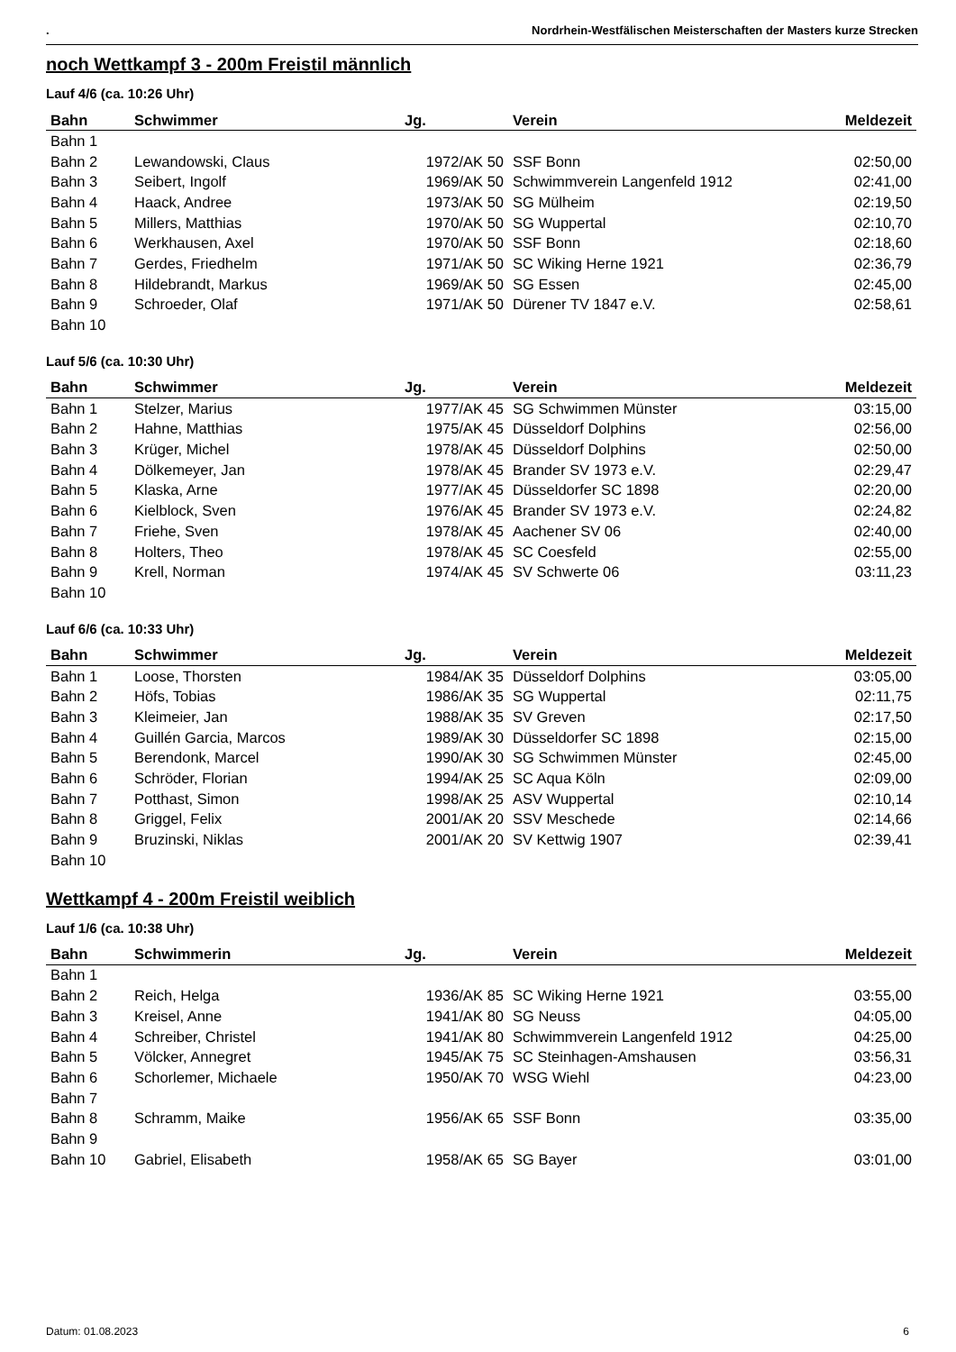. Nordrhein-Westfälischen Meisterschaften der Masters kurze Strecken
noch Wettkampf 3 - 200m Freistil männlich
Lauf 4/6 (ca. 10:26 Uhr)
| Bahn | Schwimmer | Jg. | Verein | Meldezeit |
| --- | --- | --- | --- | --- |
| Bahn 1 | | | | |
| Bahn 2 | Lewandowski, Claus | 1972/AK 50 | SSF Bonn | 02:50,00 |
| Bahn 3 | Seibert, Ingolf | 1969/AK 50 | Schwimmverein Langenfeld 1912 | 02:41,00 |
| Bahn 4 | Haack, Andree | 1973/AK 50 | SG Mülheim | 02:19,50 |
| Bahn 5 | Millers, Matthias | 1970/AK 50 | SG Wuppertal | 02:10,70 |
| Bahn 6 | Werkhausen, Axel | 1970/AK 50 | SSF Bonn | 02:18,60 |
| Bahn 7 | Gerdes, Friedhelm | 1971/AK 50 | SC Wiking Herne 1921 | 02:36,79 |
| Bahn 8 | Hildebrandt, Markus | 1969/AK 50 | SG Essen | 02:45,00 |
| Bahn 9 | Schroeder, Olaf | 1971/AK 50 | Dürener TV 1847 e.V. | 02:58,61 |
| Bahn 10 | | | | |
Lauf 5/6 (ca. 10:30 Uhr)
| Bahn | Schwimmer | Jg. | Verein | Meldezeit |
| --- | --- | --- | --- | --- |
| Bahn 1 | Stelzer, Marius | 1977/AK 45 | SG Schwimmen Münster | 03:15,00 |
| Bahn 2 | Hahne, Matthias | 1975/AK 45 | Düsseldorf Dolphins | 02:56,00 |
| Bahn 3 | Krüger, Michel | 1978/AK 45 | Düsseldorf Dolphins | 02:50,00 |
| Bahn 4 | Dölkemeyer, Jan | 1978/AK 45 | Brander SV 1973 e.V. | 02:29,47 |
| Bahn 5 | Klaska, Arne | 1977/AK 45 | Düsseldorfer SC 1898 | 02:20,00 |
| Bahn 6 | Kielblock, Sven | 1976/AK 45 | Brander SV 1973 e.V. | 02:24,82 |
| Bahn 7 | Friehe, Sven | 1978/AK 45 | Aachener SV 06 | 02:40,00 |
| Bahn 8 | Holters, Theo | 1978/AK 45 | SC Coesfeld | 02:55,00 |
| Bahn 9 | Krell, Norman | 1974/AK 45 | SV Schwerte 06 | 03:11,23 |
| Bahn 10 | | | | |
Lauf 6/6 (ca. 10:33 Uhr)
| Bahn | Schwimmer | Jg. | Verein | Meldezeit |
| --- | --- | --- | --- | --- |
| Bahn 1 | Loose, Thorsten | 1984/AK 35 | Düsseldorf Dolphins | 03:05,00 |
| Bahn 2 | Höfs, Tobias | 1986/AK 35 | SG Wuppertal | 02:11,75 |
| Bahn 3 | Kleimeier, Jan | 1988/AK 35 | SV Greven | 02:17,50 |
| Bahn 4 | Guillén Garcia, Marcos | 1989/AK 30 | Düsseldorfer SC 1898 | 02:15,00 |
| Bahn 5 | Berendonk, Marcel | 1990/AK 30 | SG Schwimmen Münster | 02:45,00 |
| Bahn 6 | Schröder, Florian | 1994/AK 25 | SC Aqua Köln | 02:09,00 |
| Bahn 7 | Potthast, Simon | 1998/AK 25 | ASV Wuppertal | 02:10,14 |
| Bahn 8 | Griggel, Felix | 2001/AK 20 | SSV Meschede | 02:14,66 |
| Bahn 9 | Bruzinski, Niklas | 2001/AK 20 | SV Kettwig 1907 | 02:39,41 |
| Bahn 10 | | | | |
Wettkampf 4 - 200m Freistil weiblich
Lauf 1/6 (ca. 10:38 Uhr)
| Bahn | Schwimmerin | Jg. | Verein | Meldezeit |
| --- | --- | --- | --- | --- |
| Bahn 1 | | | | |
| Bahn 2 | Reich, Helga | 1936/AK 85 | SC Wiking Herne 1921 | 03:55,00 |
| Bahn 3 | Kreisel, Anne | 1941/AK 80 | SG Neuss | 04:05,00 |
| Bahn 4 | Schreiber, Christel | 1941/AK 80 | Schwimmverein Langenfeld 1912 | 04:25,00 |
| Bahn 5 | Völcker, Annegret | 1945/AK 75 | SC Steinhagen-Amshausen | 03:56,31 |
| Bahn 6 | Schorlemer, Michaele | 1950/AK 70 | WSG Wiehl | 04:23,00 |
| Bahn 7 | | | | |
| Bahn 8 | Schramm, Maike | 1956/AK 65 | SSF Bonn | 03:35,00 |
| Bahn 9 | | | | |
| Bahn 10 | Gabriel, Elisabeth | 1958/AK 65 | SG Bayer | 03:01,00 |
Datum: 01.08.2023 6